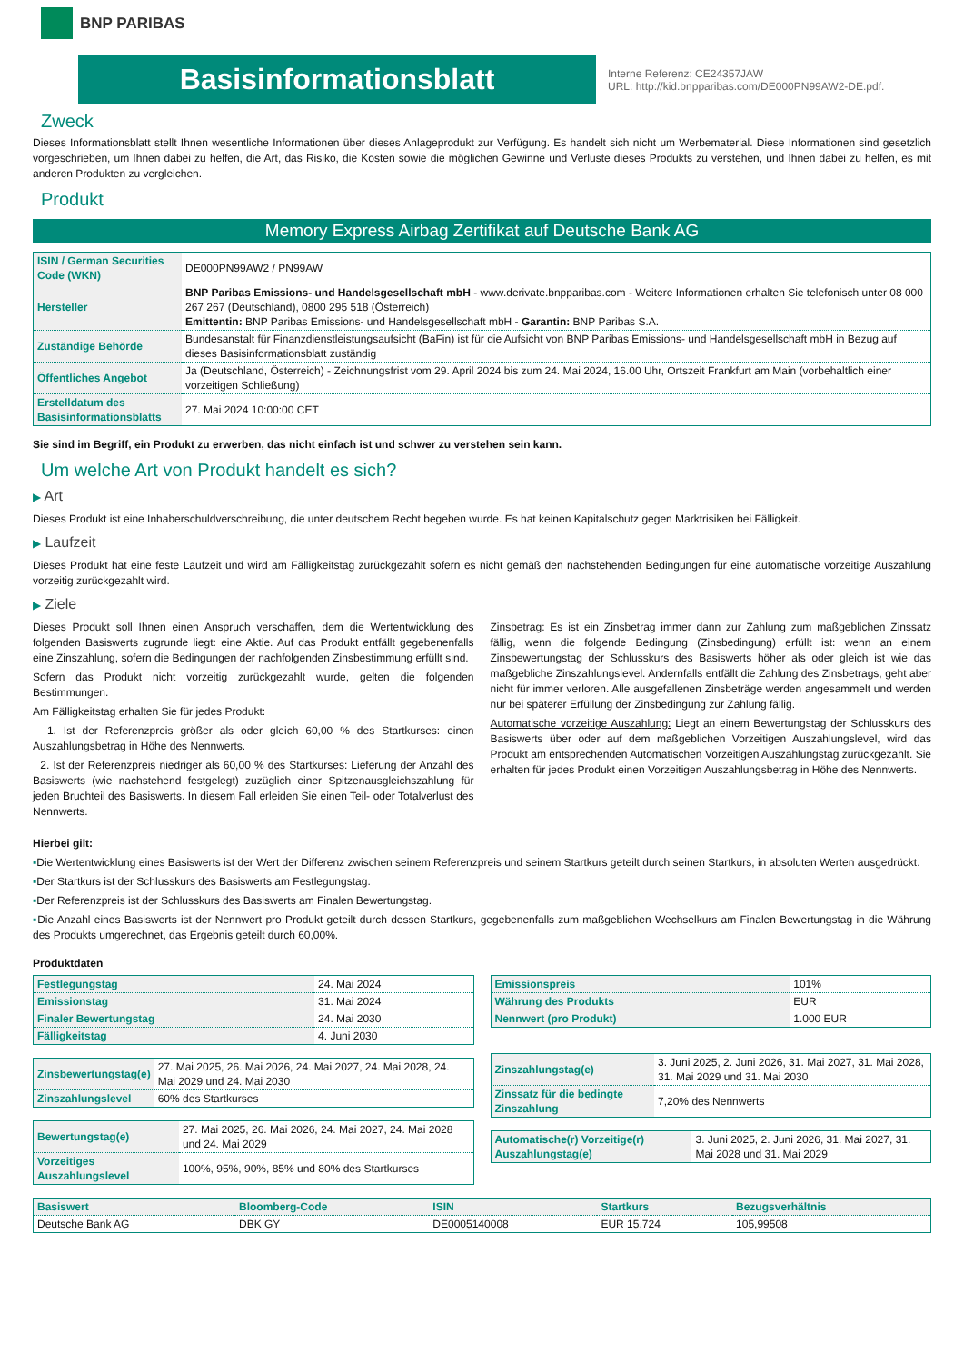BNP PARIBAS
Basisinformationsblatt
Interne Referenz: CE24357JAW
URL: http://kid.bnpparibas.com/DE000PN99AW2-DE.pdf.
Zweck
Dieses Informationsblatt stellt Ihnen wesentliche Informationen über dieses Anlageprodukt zur Verfügung. Es handelt sich nicht um Werbematerial. Diese Informationen sind gesetzlich vorgeschrieben, um Ihnen dabei zu helfen, die Art, das Risiko, die Kosten sowie die möglichen Gewinne und Verluste dieses Produkts zu verstehen, und Ihnen dabei zu helfen, es mit anderen Produkten zu vergleichen.
Produkt
Memory Express Airbag Zertifikat auf Deutsche Bank AG
| ISIN / German Securities Code (WKN) | DE000PN99AW2 / PN99AW |
| Hersteller | BNP Paribas Emissions- und Handelsgesellschaft mbH - www.derivate.bnpparibas.com - Weitere Informationen erhalten Sie telefonisch unter 08 000 267 267 (Deutschland), 0800 295 518 (Österreich) Emittentin: BNP Paribas Emissions- und Handelsgesellschaft mbH - Garantin: BNP Paribas S.A. |
| Zuständige Behörde | Bundesanstalt für Finanzdienstleistungsaufsicht (BaFin) ist für die Aufsicht von BNP Paribas Emissions- und Handelsgesellschaft mbH in Bezug auf dieses Basisinformationsblatt zuständig |
| Öffentliches Angebot | Ja (Deutschland, Österreich) - Zeichnungsfrist vom 29. April 2024 bis zum 24. Mai 2024, 16.00 Uhr, Ortszeit Frankfurt am Main (vorbehaltlich einer vorzeitigen Schließung) |
| Erstelldatum des Basisinformationsblatts | 27. Mai 2024 10:00:00 CET |
Sie sind im Begriff, ein Produkt zu erwerben, das nicht einfach ist und schwer zu verstehen sein kann.
Um welche Art von Produkt handelt es sich?
▶ Art
Dieses Produkt ist eine Inhaberschuldverschreibung, die unter deutschem Recht begeben wurde. Es hat keinen Kapitalschutz gegen Marktrisiken bei Fälligkeit.
▶ Laufzeit
Dieses Produkt hat eine feste Laufzeit und wird am Fälligkeitstag zurückgezahlt sofern es nicht gemäß den nachstehenden Bedingungen für eine automatische vorzeitige Auszahlung vorzeitig zurückgezahlt wird.
▶ Ziele
Dieses Produkt soll Ihnen einen Anspruch verschaffen, dem die Wertentwicklung des folgenden Basiswerts zugrunde liegt: eine Aktie. Auf das Produkt entfällt gegebenenfalls eine Zinszahlung, sofern die Bedingungen der nachfolgenden Zinsbestimmung erfüllt sind.
Sofern das Produkt nicht vorzeitig zurückgezahlt wurde, gelten die folgenden Bestimmungen.
Am Fälligkeitstag erhalten Sie für jedes Produkt:
1. Ist der Referenzpreis größer als oder gleich 60,00 % des Startkurses: einen Auszahlungsbetrag in Höhe des Nennwerts.
2. Ist der Referenzpreis niedriger als 60,00 % des Startkurses: Lieferung der Anzahl des Basiswerts (wie nachstehend festgelegt) zuzüglich einer Spitzenausgleichszahlung für jeden Bruchteil des Basiswerts. In diesem Fall erleiden Sie einen Teil- oder Totalverlust des Nennwerts.
Zinsbetrag: Es ist ein Zinsbetrag immer dann zur Zahlung zum maßgeblichen Zinssatz fällig, wenn die folgende Bedingung (Zinsbedingung) erfüllt ist: wenn an einem Zinsbewertungstag der Schlusskurs des Basiswerts höher als oder gleich ist wie das maßgebliche Zinszahlungslevel. Andernfalls entfällt die Zahlung des Zinsbetrags, geht aber nicht für immer verloren. Alle ausgefallenen Zinsbeträge werden angesammelt und werden nur bei späterer Erfüllung der Zinsbedingung zur Zahlung fällig.
Automatische vorzeitige Auszahlung: Liegt an einem Bewertungstag der Schlusskurs des Basiswerts über oder auf dem maßgeblichen Vorzeitigen Auszahlungslevel, wird das Produkt am entsprechenden Automatischen Vorzeitigen Auszahlungstag zurückgezahlt. Sie erhalten für jedes Produkt einen Vorzeitigen Auszahlungsbetrag in Höhe des Nennwerts.
Hierbei gilt:
▪Die Wertentwicklung eines Basiswerts ist der Wert der Differenz zwischen seinem Referenzpreis und seinem Startkurs geteilt durch seinen Startkurs, in absoluten Werten ausgedrückt.
▪Der Startkurs ist der Schlusskurs des Basiswerts am Festlegungstag.
▪Der Referenzpreis ist der Schlusskurs des Basiswerts am Finalen Bewertungstag.
▪Die Anzahl eines Basiswerts ist der Nennwert pro Produkt geteilt durch dessen Startkurs, gegebenenfalls zum maßgeblichen Wechselkurs am Finalen Bewertungstag in die Währung des Produkts umgerechnet, das Ergebnis geteilt durch 60,00%.
Produktdaten
| Festlegungstag | 24. Mai 2024 |
| Emissionstag | 31. Mai 2024 |
| Finaler Bewertungstag | 24. Mai 2030 |
| Fälligkeitstag | 4. Juni 2030 |
| Zinsbewertungstag(e) | 27. Mai 2025, 26. Mai 2026, 24. Mai 2027, 24. Mai 2028, 24. Mai 2029 und 24. Mai 2030 |
| Zinszahlungslevel | 60% des Startkurses |
| Bewertungstag(e) | 27. Mai 2025, 26. Mai 2026, 24. Mai 2027, 24. Mai 2028 und 24. Mai 2029 |
| Vorzeitiges Auszahlungslevel | 100%, 95%, 90%, 85% und 80% des Startkurses |
| Emissionspreis | 101% |
| Währung des Produkts | EUR |
| Nennwert (pro Produkt) | 1.000 EUR |
| Zinszahlungstag(e) | 3. Juni 2025, 2. Juni 2026, 31. Mai 2027, 31. Mai 2028, 31. Mai 2029 und 31. Mai 2030 |
| Zinssatz für die bedingte Zinszahlung | 7,20% des Nennwerts |
| Automatische(r) Vorzeitige(r) Auszahlungstag(e) | 3. Juni 2025, 2. Juni 2026, 31. Mai 2027, 31. Mai 2028 und 31. Mai 2029 |
| Basiswert | Bloomberg-Code | ISIN | Startkurs | Bezugsverhältnis |
| --- | --- | --- | --- | --- |
| Deutsche Bank AG | DBK GY | DE0005140008 | EUR 15,724 | 105,99508 |